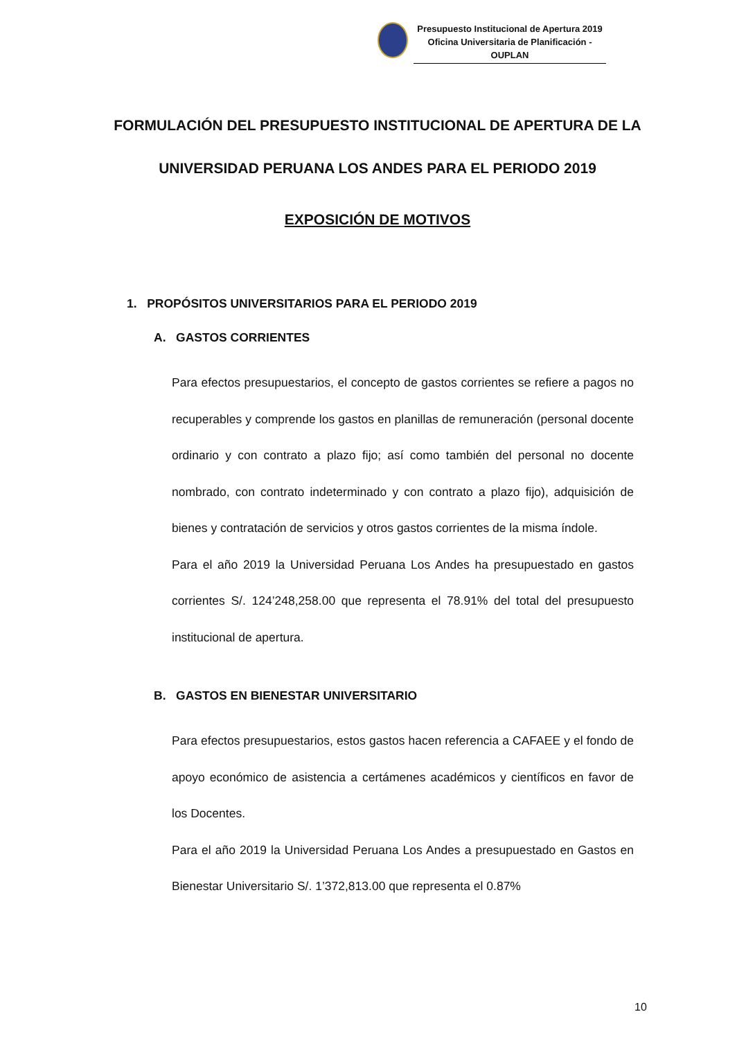Presupuesto Institucional de Apertura 2019
Oficina Universitaria de Planificación - OUPLAN
FORMULACIÓN DEL PRESUPUESTO INSTITUCIONAL DE APERTURA DE LA UNIVERSIDAD PERUANA LOS ANDES PARA EL PERIODO 2019
EXPOSICIÓN DE MOTIVOS
1. PROPÓSITOS UNIVERSITARIOS PARA EL PERIODO 2019
A. GASTOS CORRIENTES
Para efectos presupuestarios, el concepto de gastos corrientes se refiere a pagos no recuperables y comprende los gastos en planillas de remuneración (personal docente ordinario y con contrato a plazo fijo; así como también del personal no docente nombrado, con contrato indeterminado y con contrato a plazo fijo), adquisición de bienes y contratación de servicios y otros gastos corrientes de la misma índole.
Para el año 2019 la Universidad Peruana Los Andes ha presupuestado en gastos corrientes S/. 124’248,258.00 que representa el 78.91% del total del presupuesto institucional de apertura.
B. GASTOS EN BIENESTAR UNIVERSITARIO
Para efectos presupuestarios, estos gastos hacen referencia a CAFAEE y el fondo de apoyo económico de asistencia a certámenes académicos y científicos en favor de los Docentes.
Para el año 2019 la Universidad Peruana Los Andes a presupuestado en Gastos en Bienestar Universitario S/. 1’372,813.00 que representa el 0.87%
10